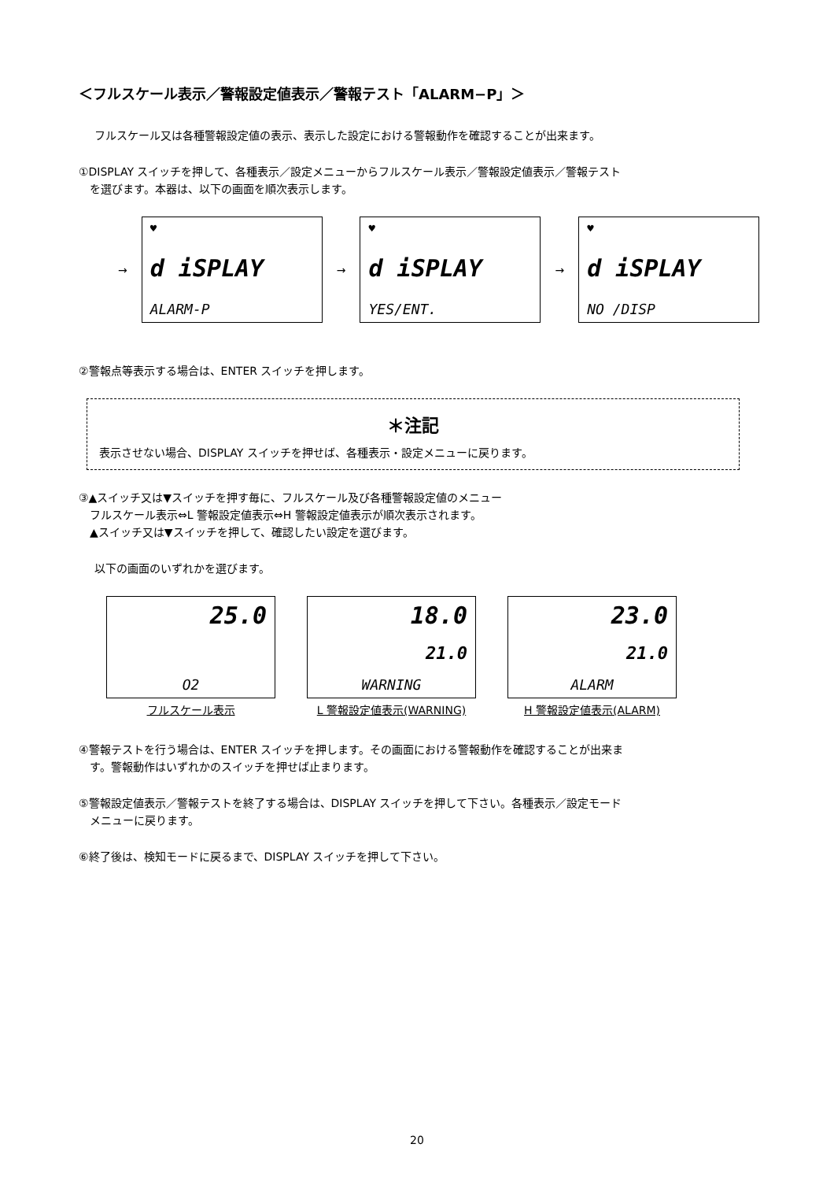＜フルスケール表示／警報設定値表示／警報テスト「ALARM−P」＞
フルスケール又は各種警報設定値の表示、表示した設定における警報動作を確認することが出来ます。
①DISPLAY スイッチを押して、各種表示／設定メニューからフルスケール表示／警報設定値表示／警報テスト
　を選びます。本器は、以下の画面を順次表示します。
→
♥
d iSPLAY
ALARM-P
→
♥
d iSPLAY
YES/ENT.
→
♥
d iSPLAY
NO /DISP
②警報点等表示する場合は、ENTER スイッチを押します。
＊注記
表示させない場合、DISPLAY スイッチを押せば、各種表示・設定メニューに戻ります。
③▲スイッチ又は▼スイッチを押す毎に、フルスケール及び各種警報設定値のメニュー
　フルスケール表示⇔L 警報設定値表示⇔H 警報設定値表示が順次表示されます。
　▲スイッチ又は▼スイッチを押して、確認したい設定を選びます。
以下の画面のいずれかを選びます。
25.0
O2
フルスケール表示
18.0
21.0
WARNING
L 警報設定値表示(WARNING)
23.0
21.0
ALARM
H 警報設定値表示(ALARM)
④警報テストを行う場合は、ENTER スイッチを押します。その画面における警報動作を確認することが出来ま
　す。警報動作はいずれかのスイッチを押せば止まります。
⑤警報設定値表示／警報テストを終了する場合は、DISPLAY スイッチを押して下さい。各種表示／設定モード
　メニューに戻ります。
⑥終了後は、検知モードに戻るまで、DISPLAY スイッチを押して下さい。
20